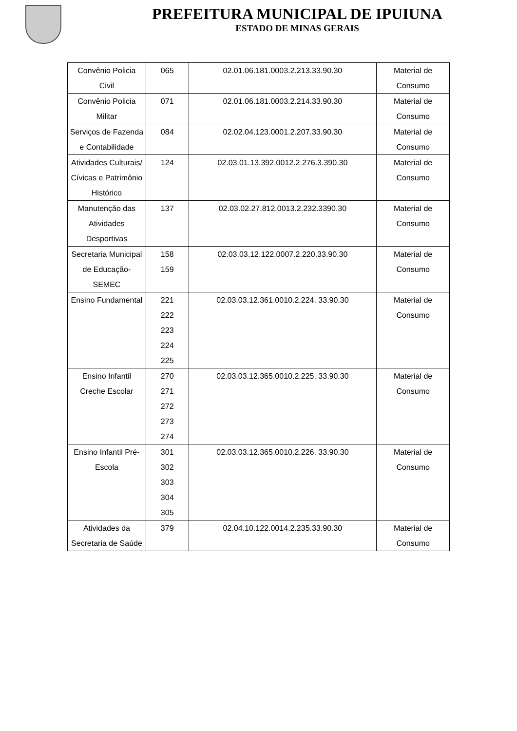PREFEITURA MUNICIPAL DE IPUIUNA
ESTADO DE MINAS GERAIS
| Convênio Policia Civil | 065 | 02.01.06.181.0003.2.213.33.90.30 | Material de Consumo |
| Convênio Policia Militar | 071 | 02.01.06.181.0003.2.214.33.90.30 | Material de Consumo |
| Serviços de Fazenda e Contabilidade | 084 | 02.02.04.123.0001.2.207.33.90.30 | Material de Consumo |
| Atividades Culturais/ Cívicas e Patrimônio Histórico | 124 | 02.03.01.13.392.0012.2.276.3.390.30 | Material de Consumo |
| Manutenção das Atividades Desportivas | 137 | 02.03.02.27.812.0013.2.232.3390.30 | Material de Consumo |
| Secretaria Municipal de Educação-SEMEC | 158 159 | 02.03.03.12.122.0007.2.220.33.90.30 | Material de Consumo |
| Ensino Fundamental | 221 222 223 224 225 | 02.03.03.12.361.0010.2.224. 33.90.30 | Material de Consumo |
| Ensino Infantil Creche Escolar | 270 271 272 273 274 | 02.03.03.12.365.0010.2.225. 33.90.30 | Material de Consumo |
| Ensino Infantil Pré-Escola | 301 302 303 304 305 | 02.03.03.12.365.0010.2.226. 33.90.30 | Material de Consumo |
| Atividades da Secretaria de Saúde | 379 | 02.04.10.122.0014.2.235.33.90.30 | Material de Consumo |